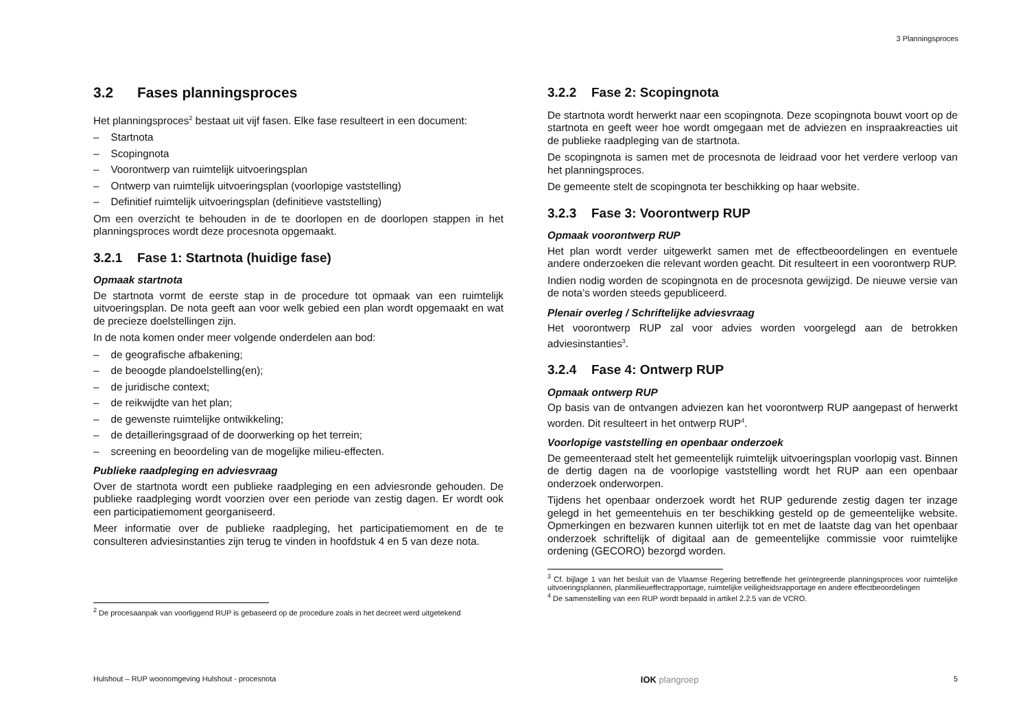3 Planningsproces
3.2 Fases planningsproces
Het planningsproces<sup>2</sup> bestaat uit vijf fasen. Elke fase resulteert in een document:
– Startnota
– Scopingnota
– Voorontwerp van ruimtelijk uitvoeringsplan
– Ontwerp van ruimtelijk uitvoeringsplan (voorlopige vaststelling)
– Definitief ruimtelijk uitvoeringsplan (definitieve vaststelling)
Om een overzicht te behouden in de te doorlopen en de doorlopen stappen in het planningsproces wordt deze procesnota opgemaakt.
3.2.1 Fase 1: Startnota (huidige fase)
Opmaak startnota
De startnota vormt de eerste stap in de procedure tot opmaak van een ruimtelijk uitvoeringsplan. De nota geeft aan voor welk gebied een plan wordt opgemaakt en wat de precieze doelstellingen zijn.
In de nota komen onder meer volgende onderdelen aan bod:
– de geografische afbakening;
– de beoogde plandoelstelling(en);
– de juridische context;
– de reikwijdte van het plan;
– de gewenste ruimtelijke ontwikkeling;
– de detailleringsgraad of de doorwerking op het terrein;
– screening en beoordeling van de mogelijke milieu-effecten.
Publieke raadpleging en adviesvraag
Over de startnota wordt een publieke raadpleging en een adviesronde gehouden. De publieke raadpleging wordt voorzien over een periode van zestig dagen. Er wordt ook een participatiemoment georganiseerd.
Meer informatie over de publieke raadpleging, het participatiemoment en de te consulteren adviesinstanties zijn terug te vinden in hoofdstuk 4 en 5 van deze nota.
<sup>2</sup> De procesaanpak van voorliggend RUP is gebaseerd op de procedure zoals in het decreet werd uitgetekend
3.2.2 Fase 2: Scopingnota
De startnota wordt herwerkt naar een scopingnota. Deze scopingnota bouwt voort op de startnota en geeft weer hoe wordt omgegaan met de adviezen en inspraakreacties uit de publieke raadpleging van de startnota.
De scopingnota is samen met de procesnota de leidraad voor het verdere verloop van het planningsproces.
De gemeente stelt de scopingnota ter beschikking op haar website.
3.2.3 Fase 3: Voorontwerp RUP
Opmaak voorontwerp RUP
Het plan wordt verder uitgewerkt samen met de effectbeoordelingen en eventuele andere onderzoeken die relevant worden geacht. Dit resulteert in een voorontwerp RUP.
Indien nodig worden de scopingnota en de procesnota gewijzigd. De nieuwe versie van de nota’s worden steeds gepubliceerd.
Plenair overleg / Schriftelijke adviesvraag
Het voorontwerp RUP zal voor advies worden voorgelegd aan de betrokken adviesinstanties<sup>3</sup>.
3.2.4 Fase 4: Ontwerp RUP
Opmaak ontwerp RUP
Op basis van de ontvangen adviezen kan het voorontwerp RUP aangepast of herwerkt worden. Dit resulteert in het ontwerp RUP<sup>4</sup>.
Voorlopige vaststelling en openbaar onderzoek
De gemeenteraad stelt het gemeentelijk ruimtelijk uitvoeringsplan voorlopig vast. Binnen de dertig dagen na de voorlopige vaststelling wordt het RUP aan een openbaar onderzoek onderworpen.
Tijdens het openbaar onderzoek wordt het RUP gedurende zestig dagen ter inzage gelegd in het gemeentehuis en ter beschikking gesteld op de gemeentelijke website. Opmerkingen en bezwaren kunnen uiterlijk tot en met de laatste dag van het openbaar onderzoek schriftelijk of digitaal aan de gemeentelijke commissie voor ruimtelijke ordening (GECORO) bezorgd worden.
<sup>3</sup> Cf. bijlage 1 van het besluit van de Vlaamse Regering betreffende het geïntegreerde planningsproces voor ruimtelijke uitvoeringsplannen, planmilieueffectrapportage, ruimtelijke veiligheidsrapportage en andere effectbeoordelingen
<sup>4</sup> De samenstelling van een RUP wordt bepaald in artikel 2.2.5 van de VCRO.
Hulshout – RUP woonomgeving Hulshout - procesnota IOK plangroep 5